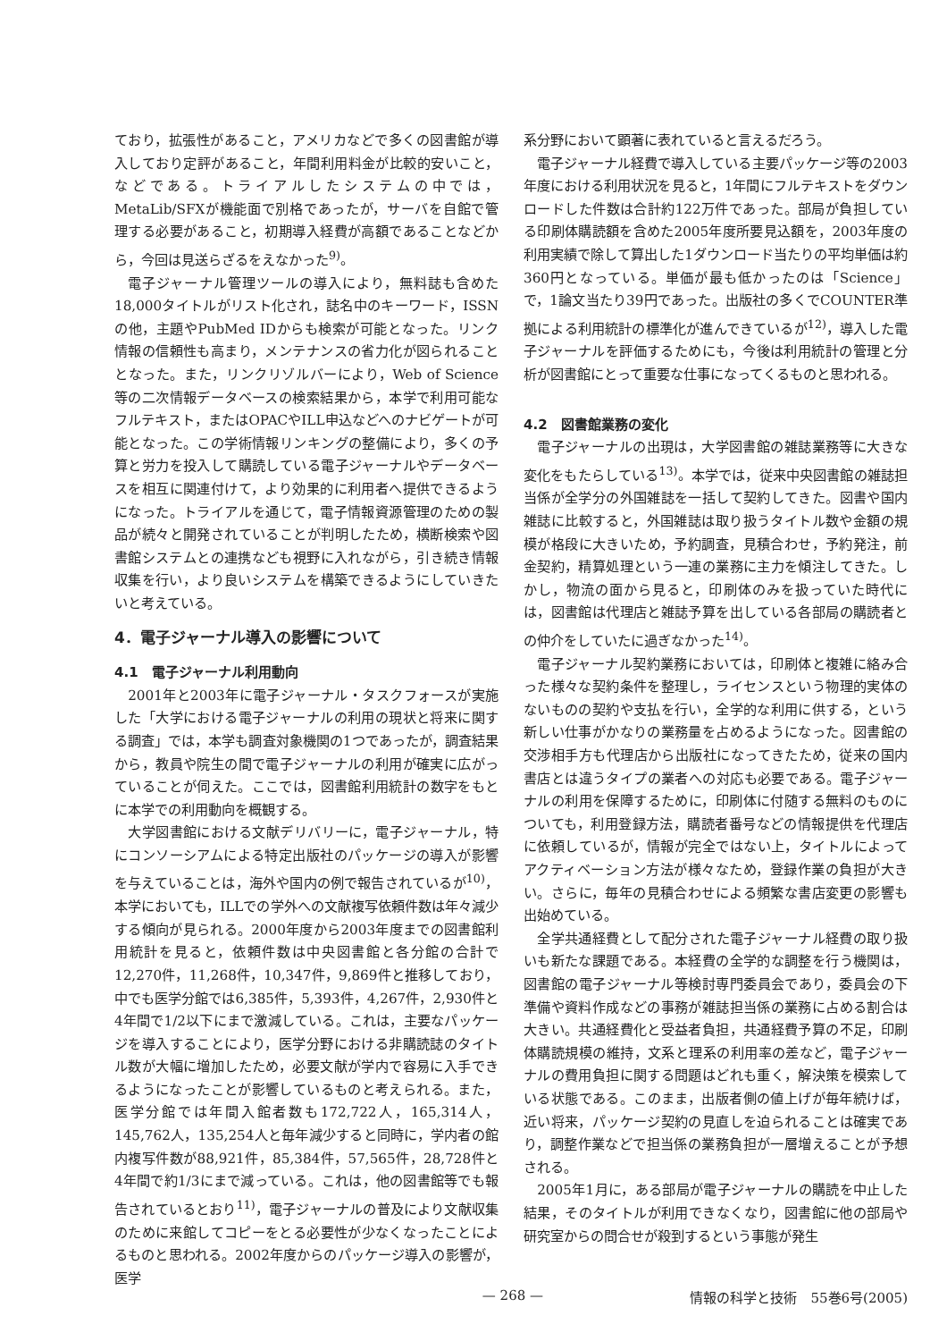ており，拡張性があること，アメリカなどで多くの図書館が導入しており定評があること，年間利用料金が比較的安いこと，などである。トライアルしたシステムの中では，MetaLib/SFXが機能面で別格であったが，サーバを自館で管理する必要があること，初期導入経費が高額であることなどから，今回は見送らざるをえなかった<sup>9)</sup>。
電子ジャーナル管理ツールの導入により，無料誌も含めた18,000タイトルがリスト化され，誌名中のキーワード，ISSNの他，主題やPubMed IDからも検索が可能となった。リンク情報の信頼性も高まり，メンテナンスの省力化が図られることとなった。また，リンクリゾルバーにより，Web of Science等の二次情報データベースの検索結果から，本学で利用可能なフルテキスト，またはOPACやILL申込などへのナビゲートが可能となった。この学術情報リンキングの整備により，多くの予算と労力を投入して購読している電子ジャーナルやデータベースを相互に関連付けて，より効果的に利用者へ提供できるようになった。トライアルを通じて，電子情報資源管理のための製品が続々と開発されていることが判明したため，横断検索や図書館システムとの連携なども視野に入れながら，引き続き情報収集を行い，より良いシステムを構築できるようにしていきたいと考えている。
4．電子ジャーナル導入の影響について
4.1　電子ジャーナル利用動向
2001年と2003年に電子ジャーナル・タスクフォースが実施した「大学における電子ジャーナルの利用の現状と将来に関する調査」では，本学も調査対象機関の1つであったが，調査結果から，教員や院生の間で電子ジャーナルの利用が確実に広がっていることが伺えた。ここでは，図書館利用統計の数字をもとに本学での利用動向を概観する。
大学図書館における文献デリバリーに，電子ジャーナル，特にコンソーシアムによる特定出版社のパッケージの導入が影響を与えていることは，海外や国内の例で報告されているが<sup>10)</sup>，本学においても，ILLでの学外への文献複写依頼件数は年々減少する傾向が見られる。2000年度から2003年度までの図書館利用統計を見ると，依頼件数は中央図書館と各分館の合計で12,270件，11,268件，10,347件，9,869件と推移しており，中でも医学分館では6,385件，5,393件，4,267件，2,930件と4年間で1/2以下にまで激減している。これは，主要なパッケージを導入することにより，医学分野における非購読誌のタイトル数が大幅に増加したため，必要文献が学内で容易に入手できるようになったことが影響しているものと考えられる。また，医学分館では年間入館者数も172,722人，165,314人，145,762人，135,254人と毎年減少すると同時に，学内者の館内複写件数が88,921件，85,384件，57,565件，28,728件と4年間で約1/3にまで減っている。これは，他の図書館等でも報告されているとおり<sup>11)</sup>，電子ジャーナルの普及により文献収集のために来館してコピーをとる必要性が少なくなったことによるものと思われる。2002年度からのパッケージ導入の影響が，医学
系分野において顕著に表れていると言えるだろう。
電子ジャーナル経費で導入している主要パッケージ等の2003年度における利用状況を見ると，1年間にフルテキストをダウンロードした件数は合計約122万件であった。部局が負担している印刷体購読額を含めた2005年度所要見込額を，2003年度の利用実績で除して算出した1ダウンロード当たりの平均単価は約360円となっている。単価が最も低かったのは「Science」で，1論文当たり39円であった。出版社の多くでCOUNTER準拠による利用統計の標準化が進んできているが<sup>12)</sup>，導入した電子ジャーナルを評価するためにも，今後は利用統計の管理と分析が図書館にとって重要な仕事になってくるものと思われる。
4.2　図書館業務の変化
電子ジャーナルの出現は，大学図書館の雑誌業務等に大きな変化をもたらしている<sup>13)</sup>。本学では，従来中央図書館の雑誌担当係が全学分の外国雑誌を一括して契約してきた。図書や国内雑誌に比較すると，外国雑誌は取り扱うタイトル数や金額の規模が格段に大きいため，予約調査，見積合わせ，予約発注，前金契約，精算処理という一連の業務に主力を傾注してきた。しかし，物流の面から見ると，印刷体のみを扱っていた時代には，図書館は代理店と雑誌予算を出している各部局の購読者との仲介をしていたに過ぎなかった<sup>14)</sup>。
電子ジャーナル契約業務においては，印刷体と複雑に絡み合った様々な契約条件を整理し，ライセンスという物理的実体のないものの契約や支払を行い，全学的な利用に供する，という新しい仕事がかなりの業務量を占めるようになった。図書館の交渉相手方も代理店から出版社になってきたため，従来の国内書店とは違うタイプの業者への対応も必要である。電子ジャーナルの利用を保障するために，印刷体に付随する無料のものについても，利用登録方法，購読者番号などの情報提供を代理店に依頼しているが，情報が完全ではない上，タイトルによってアクティベーション方法が様々なため，登録作業の負担が大きい。さらに，毎年の見積合わせによる頻繁な書店変更の影響も出始めている。
全学共通経費として配分された電子ジャーナル経費の取り扱いも新たな課題である。本経費の全学的な調整を行う機関は，図書館の電子ジャーナル等検討専門委員会であり，委員会の下準備や資料作成などの事務が雑誌担当係の業務に占める割合は大きい。共通経費化と受益者負担，共通経費予算の不足，印刷体購読規模の維持，文系と理系の利用率の差など，電子ジャーナルの費用負担に関する問題はどれも重く，解決策を模索している状態である。このまま，出版者側の値上げが毎年続けば，近い将来，パッケージ契約の見直しを迫られることは確実であり，調整作業などで担当係の業務負担が一層増えることが予想される。
2005年1月に，ある部局が電子ジャーナルの購読を中止した結果，そのタイトルが利用できなくなり，図書館に他の部局や研究室からの問合せが殺到するという事態が発生
— 268 — 情報の科学と技術　55巻6号(2005)